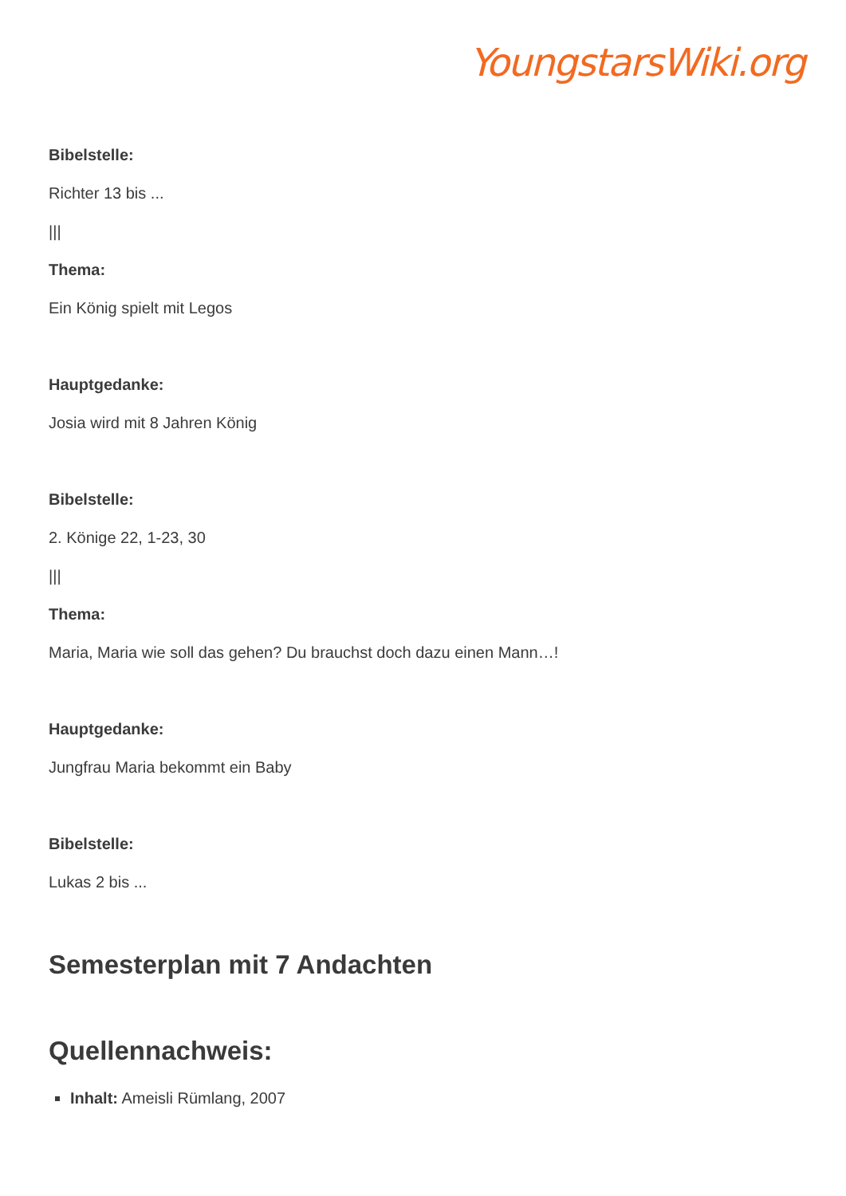YoungstarsWiki.org
Bibelstelle:
Richter 13 bis ...
|||
Thema:
Ein König spielt mit Legos
Hauptgedanke:
Josia wird mit 8 Jahren König
Bibelstelle:
2. Könige 22, 1-23, 30
|||
Thema:
Maria, Maria wie soll das gehen? Du brauchst doch dazu einen Mann…!
Hauptgedanke:
Jungfrau Maria bekommt ein Baby
Bibelstelle:
Lukas 2 bis ...
Semesterplan mit 7 Andachten
Quellennachweis:
Inhalt: Ameisli Rümlang, 2007